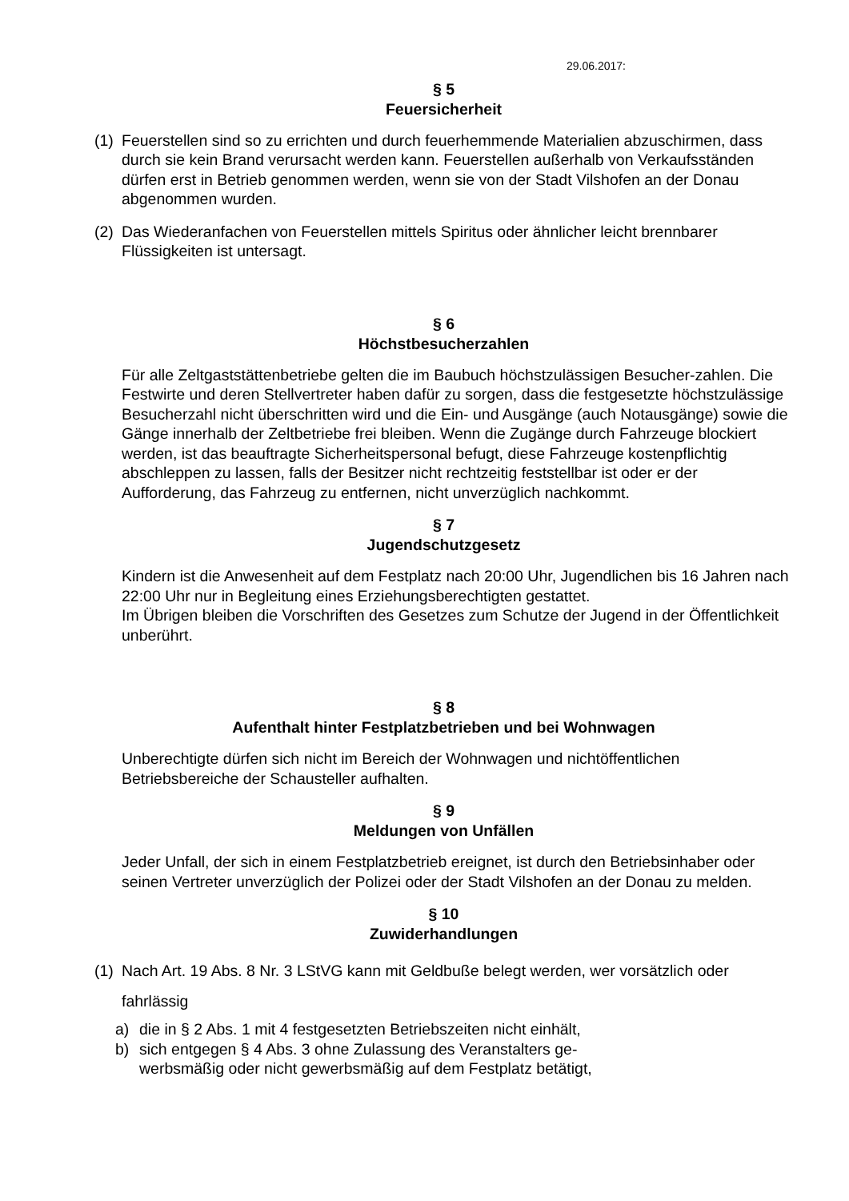29.06.2017:
§ 5
Feuersicherheit
(1)
Feuerstellen sind so zu errichten und durch feuerhemmende Materialien abzuschirmen, dass durch sie kein Brand verursacht werden kann. Feuerstellen außerhalb von Verkaufsständen dürfen erst in Betrieb genommen werden, wenn sie von der Stadt Vilshofen an der Donau abgenommen wurden.
(2)
Das Wiederanfachen von Feuerstellen mittels Spiritus oder ähnlicher leicht brennbarer Flüssigkeiten ist untersagt.
§ 6
Höchstbesucherzahlen
Für alle Zeltgaststättenbetriebe gelten die im Baubuch höchstzulässigen Besucher-zahlen. Die Festwirte und deren Stellvertreter haben dafür zu sorgen, dass die festgesetzte höchstzulässige Besucherzahl nicht überschritten wird und die Ein- und Ausgänge (auch Notausgänge) sowie die Gänge innerhalb der Zeltbetriebe frei bleiben. Wenn die Zugänge durch Fahrzeuge blockiert werden, ist das beauftragte Sicherheitspersonal befugt, diese Fahrzeuge kostenpflichtig abschleppen zu lassen, falls der Besitzer nicht rechtzeitig feststellbar ist oder er der Aufforderung, das Fahrzeug zu entfernen, nicht unverzüglich nachkommt.
§ 7
Jugendschutzgesetz
Kindern ist die Anwesenheit auf dem Festplatz nach 20:00 Uhr, Jugendlichen bis 16 Jahren nach 22:00 Uhr nur in Begleitung eines Erziehungsberechtigten gestattet.
Im Übrigen bleiben die Vorschriften des Gesetzes zum Schutze der Jugend in der Öffentlichkeit unberührt.
§ 8
Aufenthalt hinter Festplatzbetrieben und bei Wohnwagen
Unberechtigte dürfen sich nicht im Bereich der Wohnwagen und nichtöffentlichen Betriebsbereiche der Schausteller aufhalten.
§ 9
Meldungen von Unfällen
Jeder Unfall, der sich in einem Festplatzbetrieb ereignet, ist durch den Betriebsinhaber oder seinen Vertreter unverzüglich der Polizei oder der Stadt Vilshofen an der Donau zu melden.
§ 10
Zuwiderhandlungen
(1)
Nach Art. 19 Abs. 8 Nr. 3 LStVG kann mit Geldbuße belegt werden, wer vorsätzlich oder fahrlässig
a) die in § 2 Abs. 1 mit 4 festgesetzten Betriebszeiten nicht einhält,
b) sich entgegen § 4 Abs. 3 ohne Zulassung des Veranstalters ge-
werbsmäßig oder nicht gewerbsmäßig auf dem Festplatz betätigt,